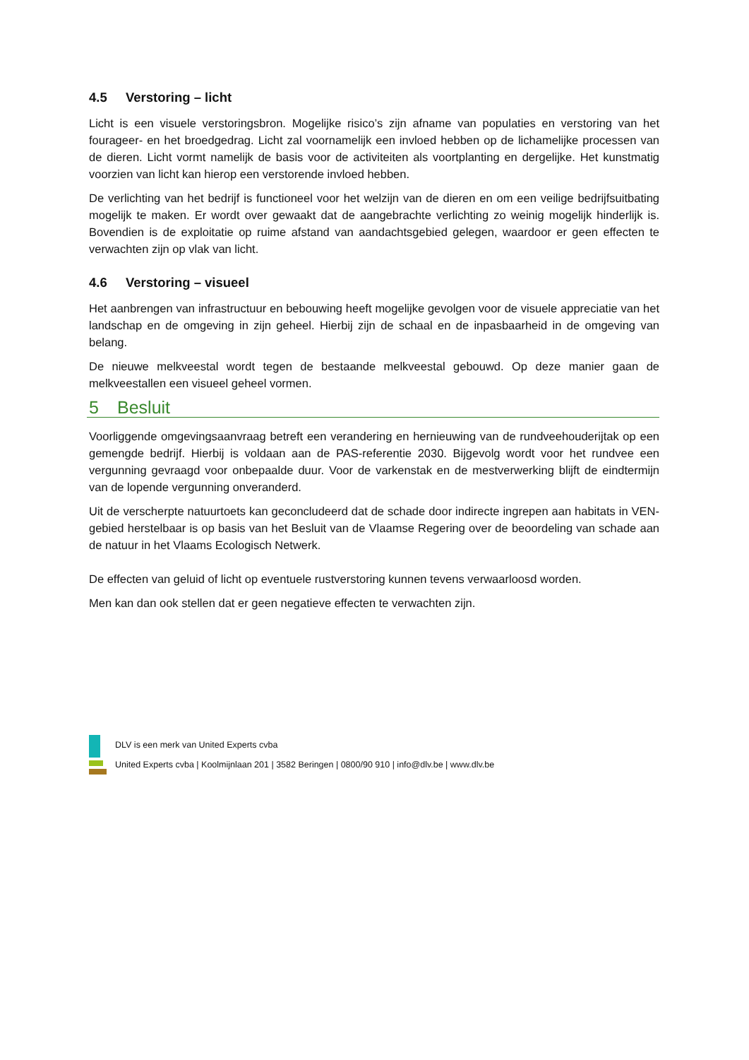4.5 Verstoring – licht
Licht is een visuele verstoringsbron. Mogelijke risico’s zijn afname van populaties en verstoring van het fourageer- en het broedgedrag. Licht zal voornamelijk een invloed hebben op de lichamelijke processen van de dieren. Licht vormt namelijk de basis voor de activiteiten als voortplanting en dergelijke. Het kunstmatig voorzien van licht kan hierop een verstorende invloed hebben.
De verlichting van het bedrijf is functioneel voor het welzijn van de dieren en om een veilige bedrijfsuitbating mogelijk te maken. Er wordt over gewaakt dat de aangebrachte verlichting zo weinig mogelijk hinderlijk is. Bovendien is de exploitatie op ruime afstand van aandachtsgebied gelegen, waardoor er geen effecten te verwachten zijn op vlak van licht.
4.6 Verstoring – visueel
Het aanbrengen van infrastructuur en bebouwing heeft mogelijke gevolgen voor de visuele appreciatie van het landschap en de omgeving in zijn geheel. Hierbij zijn de schaal en de inpasbaarheid in de omgeving van belang.
De nieuwe melkveestal wordt tegen de bestaande melkveestal gebouwd. Op deze manier gaan de melkveestallen een visueel geheel vormen.
5 Besluit
Voorliggende omgevingsaanvraag betreft een verandering en hernieuwing van de rundveehouderijtak op een gemengde bedrijf. Hierbij is voldaan aan de PAS-referentie 2030. Bijgevolg wordt voor het rundvee een vergunning gevraagd voor onbepaalde duur. Voor de varkenstak en de mestverwerking blijft de eindtermijn van de lopende vergunning onveranderd.
Uit de verscherpte natuurtoets kan geconcludeerd dat de schade door indirecte ingrepen aan habitats in VEN-gebied herstelbaar is op basis van het Besluit van de Vlaamse Regering over de beoordeling van schade aan de natuur in het Vlaams Ecologisch Netwerk.
De effecten van geluid of licht op eventuele rustverstoring kunnen tevens verwaarloosd worden.
Men kan dan ook stellen dat er geen negatieve effecten te verwachten zijn.
DLV is een merk van United Experts cvba
United Experts cvba | Koolmijnlaan 201 | 3582 Beringen | 0800/90 910 | info@dlv.be | www.dlv.be